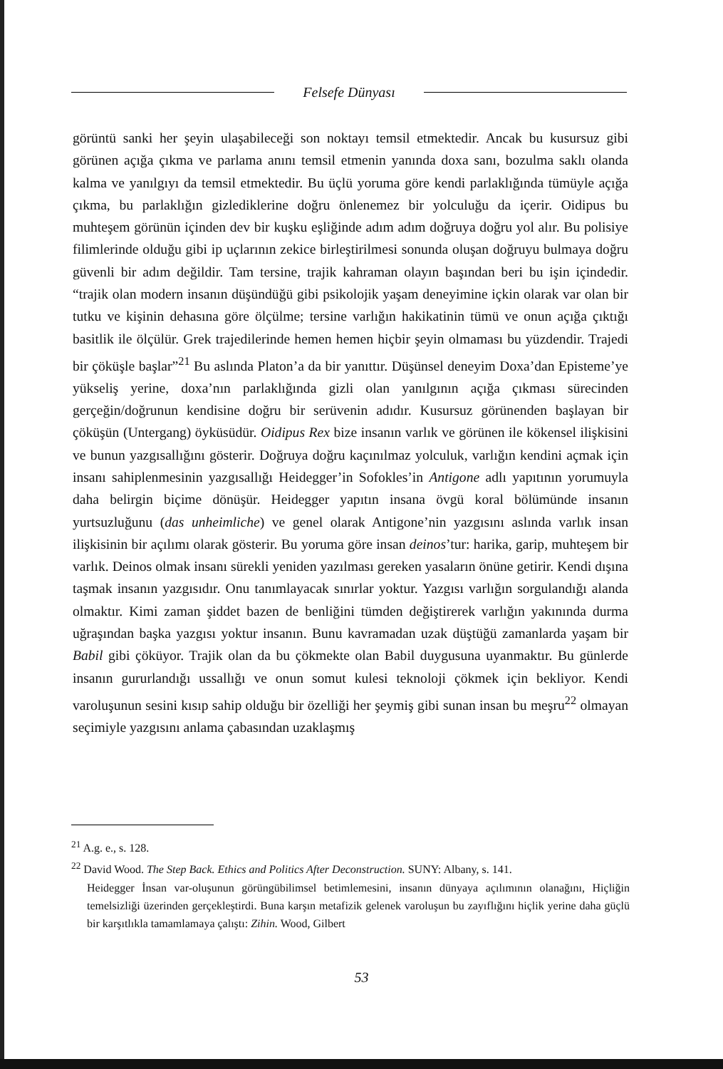Felsefe Dünyası
görüntü sanki her şeyin ulaşabileceği son noktayı temsil etmektedir. Ancak bu kusursuz gibi görünen açığa çıkma ve parlama anını temsil etmenin yanında doxa sanı, bozulma saklı olanda kalma ve yanılgıyı da temsil etmektedir. Bu üçlü yoruma göre kendi parlaklığında tümüyle açığa çıkma, bu parlaklığın gizlediklerine doğru önlenemez bir yolculuğu da içerir. Oidipus bu muhteşem görünün içinden dev bir kuşku eşliğinde adım adım doğruya doğru yol alır. Bu polisiye filimlerinde olduğu gibi ip uçlarının zekice birleştirilmesi sonunda oluşan doğruyu bulmaya doğru güvenli bir adım değildir. Tam tersine, trajik kahraman olayın başından beri bu işin içindedir. “trajik olan modern insanın düşündüğü gibi psikolojik yaşam deneyimine içkin olarak var olan bir tutku ve kişinin dehasına göre ölçülme; tersine varlığın hakikatinin tümü ve onun açığa çıktığı basitlik ile ölçülür. Grek trajedilerinde hemen hemen hiçbir şeyin olmaması bu yüzdendir. Trajedi bir çöküşle başlar”<sup>21</sup> Bu aslında Platon’a da bir yanıttır. Düşünsel deneyim Doxa’dan Episteme’ye yükseliş yerine, doxa’nın parlaklığında gizli olan yanılgının açığa çıkması sürecinden gerçeğin/doğrunun kendisine doğru bir serüvenin adıdır. Kusursuz görünenden başlayan bir çöküşün (Untergang) öyküsüdür. Oidipus Rex bize insanın varlık ve görünen ile kökensel ilişkisini ve bunun yazgısallığını gösterir. Doğruya doğru kaçınılmaz yolculuk, varlığın kendini açmak için insanı sahiplenmesinin yazgısallığı Heidegger’in Sofokles’in Antigone adlı yapıtının yorumuyla daha belirgin biçime dönüşür. Heidegger yapıtın insana övgü koral bölümünde insanın yurtsuzluğunu (das unheimliche) ve genel olarak Antigone’nin yazgısını aslında varlık insan ilişkisinin bir açılımı olarak gösterir. Bu yoruma göre insan deinos’tur: harika, garip, muhteşem bir varlık. Deinos olmak insanı sürekli yeniden yazılması gereken yasaların önüne getirir. Kendi dışına taşmak insanın yazgısıdır. Onu tanımlayacak sınırlar yoktur. Yazgısı varlığın sorgulandığı alanda olmaktır. Kimi zaman şiddet bazen de benliğini tümden değiştirerek varlığın yakınında durma uğraşından başka yazgısı yoktur insanın. Bunu kavramadan uzak düştüğü zamanlarda yaşam bir Babil gibi çöküyor. Trajik olan da bu çökmekte olan Babil duygusuna uyanmaktır. Bu günlerde insanın gururlandığı ussallığı ve onun somut kulesi teknoloji çökmek için bekliyor. Kendi varoluşunun sesini kısıp sahip olduğu bir özelliği her şeymiş gibi sunan insan bu meşru<sup>22</sup> olmayan seçimiyle yazgısını anlama çabasından uzaklaşmış
<sup>21</sup> A.g. e., s. 128.
<sup>22</sup> David Wood. The Step Back. Ethics and Politics After Deconstruction. SUNY: Albany, s. 141.
Heidegger İnsan var-oluşunun görüngübilimsel betimlemesini, insanın dünyaya açılımının olanağını, Hiçliğin temelsizliği üzerinden gerçekleştirdi. Buna karşın metafizik gelenek varoluşun bu zayıflığını hiçlik yerine daha güçlü bir karşıtlıkla tamamlamaya çalıştı: Zihin. Wood, Gilbert
53